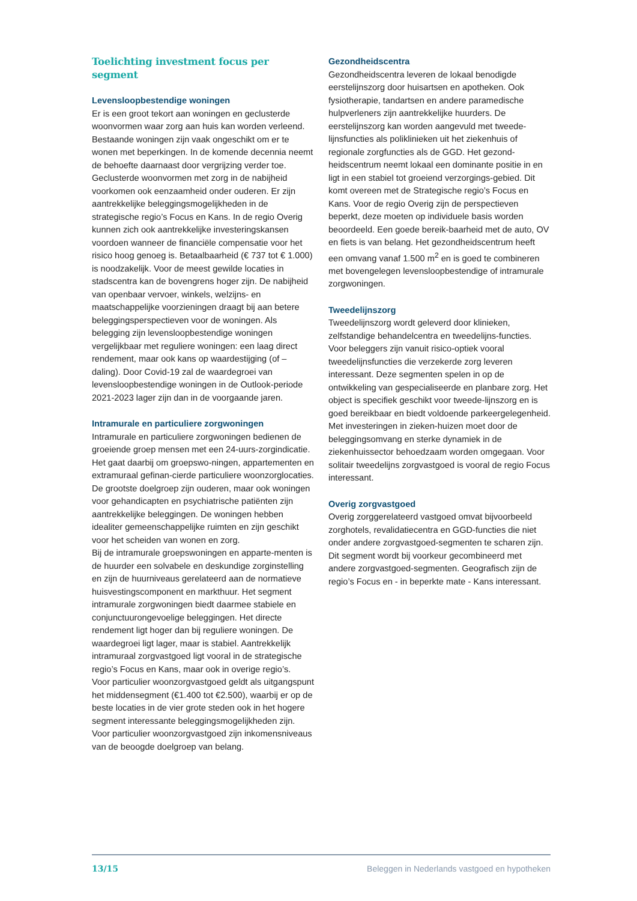Toelichting investment focus per segment
Levensloopbestendige woningen
Er is een groot tekort aan woningen en geclusterde woonvormen waar zorg aan huis kan worden verleend. Bestaande woningen zijn vaak ongeschikt om er te wonen met beperkingen. In de komende decennia neemt de behoefte daarnaast door vergrijzing verder toe. Geclusterde woonvormen met zorg in de nabijheid voorkomen ook eenzaamheid onder ouderen. Er zijn aantrekkelijke beleggingsmogelijkheden in de strategische regio’s Focus en Kans. In de regio Overig kunnen zich ook aantrekkelijke investeringskansen voordoen wanneer de financiële compensatie voor het risico hoog genoeg is. Betaalbaarheid (€ 737 tot € 1.000) is noodzakelijk. Voor de meest gewilde locaties in stadscentra kan de bovengrens hoger zijn. De nabijheid van openbaar vervoer, winkels, welzijns- en maatschappelijke voorzieningen draagt bij aan betere beleggingsperspectieven voor de woningen. Als belegging zijn levensloopbestendige woningen vergelijkbaar met reguliere woningen: een laag direct rendement, maar ook kans op waardestijging (of –daling). Door Covid-19 zal de waardegroei van levensloopbestendige woningen in de Outlook-periode 2021-2023 lager zijn dan in de voorgaande jaren.
Intramurale en particuliere zorgwoningen
Intramurale en particuliere zorgwoningen bedienen de groeiende groep mensen met een 24-uurs-zorgindicatie. Het gaat daarbij om groepswo-ningen, appartementen en extramuraal gefinan-cierde particuliere woonzorglocaties. De grootste doelgroep zijn ouderen, maar ook woningen voor gehandicapten en psychiatrische patiënten zijn aantrekkelijke beleggingen. De woningen hebben idealiter gemeenschappelijke ruimten en zijn geschikt voor het scheiden van wonen en zorg.
Bij de intramurale groepswoningen en apparte-menten is de huurder een solvabele en deskundige zorginstelling en zijn de huurniveaus gerelateerd aan de normatieve huisvestingscomponent en markthuur. Het segment intramurale zorgwoningen biedt daarmee stabiele en conjunctuurongevoelige beleggingen. Het directe rendement ligt hoger dan bij reguliere woningen. De waardegroei ligt lager, maar is stabiel. Aantrekkelijk intramuraal zorgvastgoed ligt vooral in de strategische regio’s Focus en Kans, maar ook in overige regio’s.
Voor particulier woonzorgvastgoed geldt als uitgangspunt het middensegment (€1.400 tot €2.500), waarbij er op de beste locaties in de vier grote steden ook in het hogere segment interessante beleggingsmogelijkheden zijn. Voor particulier woonzorgvastgoed zijn inkomensniveaus van de beoogde doelgroep van belang.
Gezondheidscentra
Gezondheidscentra leveren de lokaal benodigde eerstelijnszorg door huisartsen en apotheken. Ook fysiotherapie, tandartsen en andere paramedische hulpverleners zijn aantrekkelijke huurders. De eerstelijnszorg kan worden aangevuld met tweede-lijnsfuncties als poliklinieken uit het ziekenhuis of regionale zorgfuncties als de GGD. Het gezond-heidscentrum neemt lokaal een dominante positie in en ligt in een stabiel tot groeiend verzorgings-gebied. Dit komt overeen met de Strategische regio’s Focus en Kans. Voor de regio Overig zijn de perspectieven beperkt, deze moeten op individuele basis worden beoordeeld. Een goede bereik-baarheid met de auto, OV en fiets is van belang. Het gezondheidscentrum heeft een omvang vanaf 1.500 m<sup>2</sup> en is goed te combineren met bovengelegen levensloopbestendige of intramurale zorgwoningen.
Tweedelijnszorg
Tweedelijnszorg wordt geleverd door klinieken, zelfstandige behandelcentra en tweedelijns-functies. Voor beleggers zijn vanuit risico-optiek vooral tweedelijnsfuncties die verzekerde zorg leveren interessant. Deze segmenten spelen in op de ontwikkeling van gespecialiseerde en planbare zorg. Het object is specifiek geschikt voor tweede-lijnszorg en is goed bereikbaar en biedt voldoende parkeergelegenheid. Met investeringen in zieken-huizen moet door de beleggingsomvang en sterke dynamiek in de ziekenhuissector behoedzaam worden omgegaan. Voor solitair tweedelijns zorgvastgoed is vooral de regio Focus interessant.
Overig zorgvastgoed
Overig zorggerelateerd vastgoed omvat bijvoorbeeld zorghotels, revalidatiecentra en GGD-functies die niet onder andere zorgvastgoed-segmenten te scharen zijn. Dit segment wordt bij voorkeur gecombineerd met andere zorgvastgoed-segmenten. Geografisch zijn de regio’s Focus en - in beperkte mate - Kans interessant.
13/15 Beleggen in Nederlands vastgoed en hypotheken